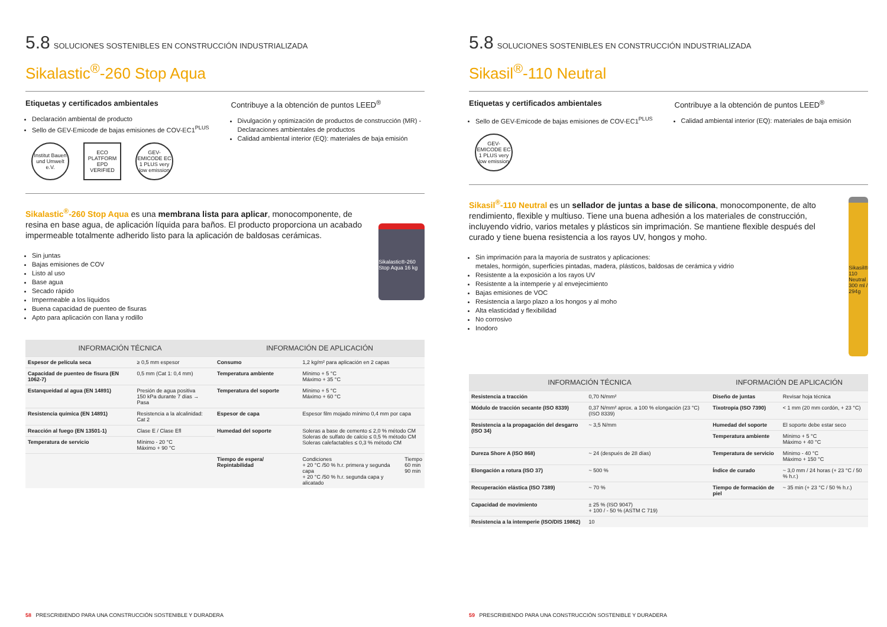5.8 SOLUCIONES SOSTENIBLES EN CONSTRUCCIÓN INDUSTRIALIZADA
Sikalastic<sup>®</sup>-260 Stop Aqua
Etiquetas y certificados ambientales
Declaración ambiental de producto
Sello de GEV-Emicode de bajas emisiones de COV-EC1<sup>PLUS</sup>
Institut Bauen und Umwelt e.V.
ECO PLATFORM EPD VERIFIED
GEV-EMICODE EC 1 PLUS very low emission
Contribuye a la obtención de puntos LEED<sup>®</sup>
Divulgación y optimización de productos de construcción (MR) - Declaraciones ambientales de productos
Calidad ambiental interior (EQ): materiales de baja emisión
Sikalastic<sup>®</sup>-260 Stop Aqua es una membrana lista para aplicar, monocomponente, de resina en base agua, de aplicación líquida para baños. El producto proporciona un acabado impermeable totalmente adherido listo para la aplicación de baldosas cerámicas.
Sin juntas
Bajas emisiones de COV
Listo al uso
Base agua
Secado rápido
Impermeable a los líquidos
Buena capacidad de puenteo de fisuras
Apto para aplicación con llana y rodillo
Sikalastic®-260 Stop Aqua 16 kg
| INFORMACIÓN TÉCNICA | | INFORMACIÓN DE APLICACIÓN | | |
| --- | --- | --- | --- | --- |
| Espesor de película seca | ≥ 0,5 mm espesor | Consumo | 1,2 kg/m² para aplicación en 2 capas | |
| Capacidad de puenteo de fisura (EN 1062-7) | 0,5 mm (Cat 1: 0,4 mm) | Temperatura ambiente | Mínimo + 5 °C Máximo + 35 °C | |
| Estanqueidad al agua (EN 14891) | Presión de agua positiva 150 kPa durante 7 días → Pasa | Temperatura del soporte | Mínimo + 5 °C Máximo + 60 °C | |
| Resistencia química (EN 14891) | Resistencia a la alcalinidad: Cat 2 | Espesor de capa | Espesor film mojado mínimo 0,4 mm por capa | |
| Reacción al fuego (EN 13501-1) | Clase E / Clase Efl | Humedad del soporte | Soleras a base de cemento ≤ 2,0 % método CM Soleras de sulfato de calcio ≤ 0,5 % método CM Soleras calefactables ≤ 0,3 % método CM | |
| Temperatura de servicio | Mínimo - 20 °C Máximo + 90 °C | | | |
| | | Tiempo de espera/ Repintabilidad | Condiciones + 20 °C /50 % h.r. primera y segunda capa + 20 °C /50 % h.r. segunda capa y alicatado | Tiempo 60 min 90 min |
58 PRESCRIBIENDO PARA UNA CONSTRUCCIÓN SOSTENIBLE Y DURADERA
5.8 SOLUCIONES SOSTENIBLES EN CONSTRUCCIÓN INDUSTRIALIZADA
Sikasil<sup>®</sup>-110 Neutral
Etiquetas y certificados ambientales
Sello de GEV-Emicode de bajas emisiones de COV-EC1<sup>PLUS</sup>
GEV-EMICODE EC 1 PLUS very low emission
Contribuye a la obtención de puntos LEED<sup>®</sup>
Calidad ambiental interior (EQ): materiales de baja emisión
Sikasil<sup>®</sup>-110 Neutral es un sellador de juntas a base de silicona, monocomponente, de alto rendimiento, flexible y multiuso. Tiene una buena adhesión a los materiales de construcción, incluyendo vidrio, varios metales y plásticos sin imprimación. Se mantiene flexible después del curado y tiene buena resistencia a los rayos UV, hongos y moho.
Sin imprimación para la mayoría de sustratos y aplicaciones:
metales, hormigón, superficies pintadas, madera, plásticos, baldosas de cerámica y vidrio
Resistente a la exposición a los rayos UV
Resistente a la intemperie y al envejecimiento
Bajas emisiones de VOC
Resistencia a largo plazo a los hongos y al moho
Alta elasticidad y flexibilidad
No corrosivo
Inodoro
Sikasil® 110 Neutral 300 ml / 294g
| INFORMACIÓN TÉCNICA | | INFORMACIÓN DE APLICACIÓN | |
| --- | --- | --- | --- |
| Resistencia a tracción | 0,70 N/mm² | Diseño de juntas | Revisar hoja técnica |
| Módulo de tracción secante (ISO 8339) | 0,37 N/mm² aprox. a 100 % elongación (23 °C) (ISO 8339) | Tixotropía (ISO 7390) | < 1 mm (20 mm cordón, + 23 °C) |
| Resistencia a la propagación del desgarro (ISO 34) | ~ 3,5 N/mm | Humedad del soporte | El soporte debe estar seco |
| | | Temperatura ambiente | Mínimo + 5 °C Máximo + 40 °C |
| Dureza Shore A (ISO 868) | ~ 24 (después de 28 días) | Temperatura de servicio | Mínimo - 40 °C Máximo + 150 °C |
| Elongación a rotura (ISO 37) | ~ 500 % | Índice de curado | ~ 3,0 mm / 24 horas (+ 23 °C / 50 % h.r.) |
| Recuperación elástica (ISO 7389) | ~ 70 % | Tiempo de formación de piel | ~ 35 min (+ 23 °C / 50 % h.r.) |
| Capacidad de movimiento | ± 25 % (ISO 9047) + 100 / - 50 % (ASTM C 719) | | |
| Resistencia a la intemperie (ISO/DIS 19862) | 10 | | |
59 PRESCRIBIENDO PARA UNA CONSTRUCCIÓN SOSTENIBLE Y DURADERA